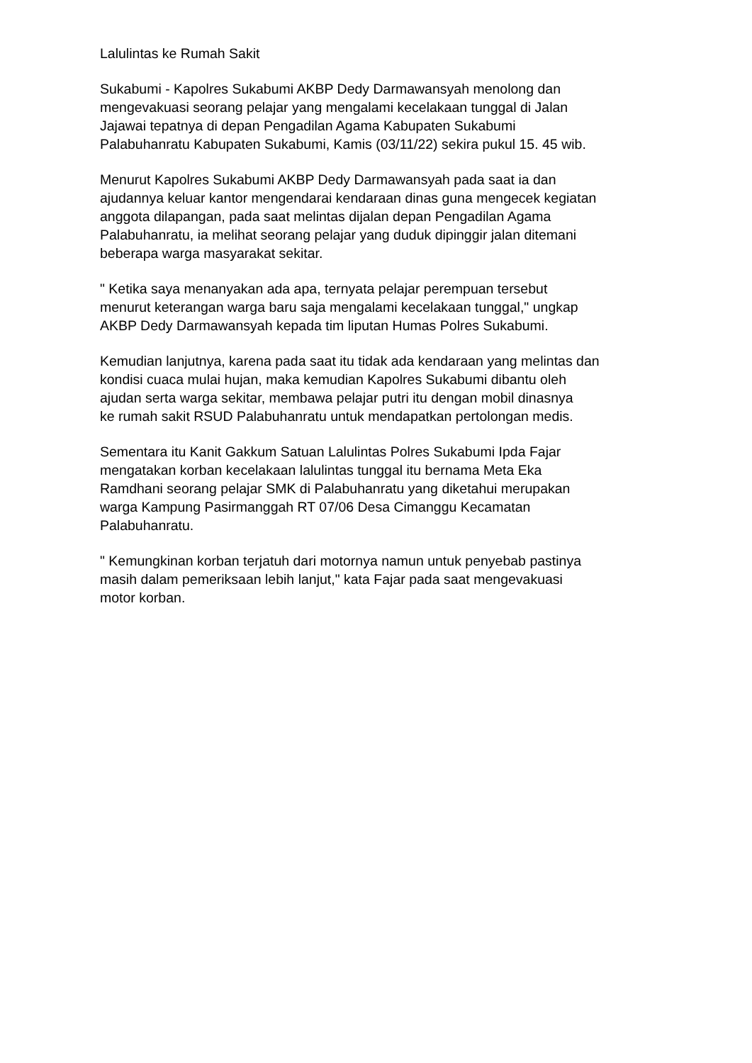Lalulintas ke Rumah Sakit
Sukabumi - Kapolres Sukabumi AKBP Dedy Darmawansyah menolong dan mengevakuasi seorang pelajar yang mengalami kecelakaan tunggal di Jalan Jajawai tepatnya di depan Pengadilan Agama Kabupaten Sukabumi Palabuhanratu Kabupaten Sukabumi, Kamis (03/11/22) sekira pukul 15. 45 wib.
Menurut Kapolres Sukabumi AKBP Dedy Darmawansyah pada saat ia dan ajudannya keluar kantor mengendarai kendaraan dinas guna mengecek kegiatan anggota dilapangan, pada saat melintas dijalan depan Pengadilan Agama Palabuhanratu, ia melihat seorang pelajar yang duduk dipinggir jalan ditemani beberapa warga masyarakat sekitar.
" Ketika saya menanyakan ada apa, ternyata pelajar perempuan tersebut menurut keterangan warga baru saja mengalami kecelakaan tunggal," ungkap AKBP Dedy Darmawansyah kepada tim liputan Humas Polres Sukabumi.
Kemudian lanjutnya, karena pada saat itu tidak ada kendaraan yang melintas dan kondisi cuaca mulai hujan, maka kemudian Kapolres Sukabumi dibantu oleh ajudan serta warga sekitar, membawa pelajar putri itu dengan mobil dinasnya ke rumah sakit RSUD Palabuhanratu untuk mendapatkan pertolongan medis.
Sementara itu Kanit Gakkum Satuan Lalulintas Polres Sukabumi Ipda Fajar mengatakan korban kecelakaan lalulintas tunggal itu bernama Meta Eka Ramdhani seorang pelajar SMK di Palabuhanratu yang diketahui merupakan warga Kampung Pasirmanggah RT 07/06 Desa Cimanggu Kecamatan Palabuhanratu.
" Kemungkinan korban terjatuh dari motornya namun untuk penyebab pastinya masih dalam pemeriksaan lebih lanjut," kata Fajar pada saat mengevakuasi motor korban.